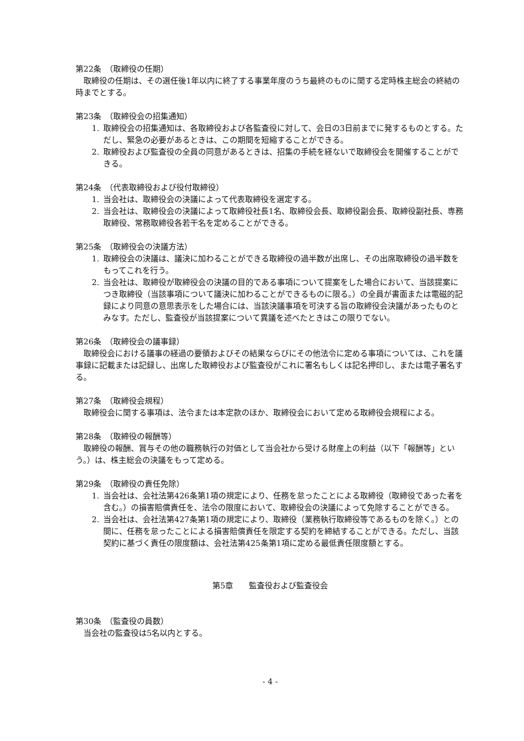第22条　（取締役の任期）
取締役の任期は、その選任後1年以内に終了する事業年度のうち最終のものに関する定時株主総会の終結の時までとする。
第23条　（取締役会の招集通知）
1. 取締役会の招集通知は、各取締役および各監査役に対して、会日の3日前までに発するものとする。ただし、緊急の必要があるときは、この期間を短縮することができる。
2. 取締役および監査役の全員の同意があるときは、招集の手続を経ないで取締役会を開催することができる。
第24条　（代表取締役および役付取締役）
1. 当会社は、取締役会の決議によって代表取締役を選定する。
2. 当会社は、取締役会の決議によって取締役社長1名、取締役会長、取締役副会長、取締役副社長、専務取締役、常務取締役各若干名を定めることができる。
第25条　（取締役会の決議方法）
1. 取締役会の決議は、議決に加わることができる取締役の過半数が出席し、その出席取締役の過半数をもってこれを行う。
2. 当会社は、取締役が取締役会の決議の目的である事項について提案をした場合において、当該提案につき取締役（当該事項について議決に加わることができるものに限る。）の全員が書面または電磁的記録により同意の意思表示をした場合には、当該決議事項を可決する旨の取締役会決議があったものとみなす。ただし、監査役が当該提案について異議を述べたときはこの限りでない。
第26条　（取締役会の議事録）
取締役会における議事の経過の要領およびその結果ならびにその他法令に定める事項については、これを議事録に記載または記録し、出席した取締役および監査役がこれに署名もしくは記名押印し、または電子署名する。
第27条　（取締役会規程）
取締役会に関する事項は、法令または本定款のほか、取締役会において定める取締役会規程による。
第28条　（取締役の報酬等）
取締役の報酬、賞与その他の職務執行の対価として当会社から受ける財産上の利益（以下「報酬等」という。）は、株主総会の決議をもって定める。
第29条　（取締役の責任免除）
1. 当会社は、会社法第426条第1項の規定により、任務を怠ったことによる取締役（取締役であった者を含む。）の損害賠償責任を、法令の限度において、取締役会の決議によって免除することができる。
2. 当会社は、会社法第427条第1項の規定により、取締役（業務執行取締役等であるものを除く。）との間に、任務を怠ったことによる損害賠償責任を限定する契約を締結することができる。ただし、当該契約に基づく責任の限度額は、会社法第425条第1項に定める最低責任限度額とする。
第5章　　監査役および監査役会
第30条　（監査役の員数）
当会社の監査役は5名以内とする。
- 4 -